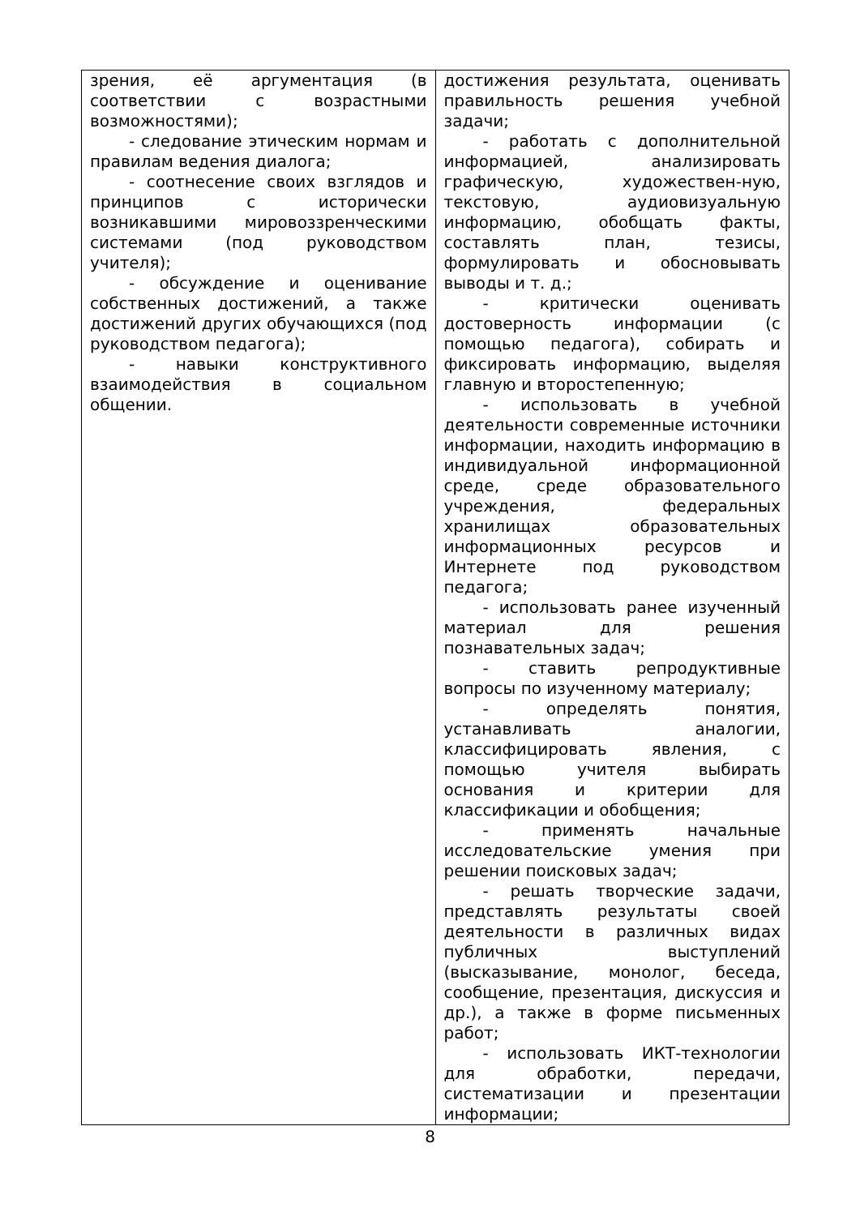| зрения, её аргументация (в соответствии с возрастными возможностями); - следование этическим нормам и правилам ведения диалога; - соотнесение своих взглядов и принципов с исторически возникавшими мировоззренческими системами (под руководством учителя); - обсуждение и оценивание собственных достижений, а также достижений других обучающихся (под руководством педагога); - навыки конструктивного взаимодействия в социальном общении. | достижения результата, оценивать правильность решения учебной задачи; - работать с дополнительной информацией, анализировать графическую, художествен-ную, текстовую, аудиовизуальную информацию, обобщать факты, составлять план, тезисы, формулировать и обосновывать выводы и т. д.; - критически оценивать достоверность информации (с помощью педагога), собирать и фиксировать информацию, выделяя главную и второстепенную; - использовать в учебной деятельности современные источники информации, находить информацию в индивидуальной информационной среде, среде образовательного учреждения, федеральных хранилищах образовательных информационных ресурсов и Интернете под руководством педагога; - использовать ранее изученный материал для решения познавательных задач; - ставить репродуктивные вопросы по изученному материалу; - определять понятия, устанавливать аналогии, классифицировать явления, с помощью учителя выбирать основания и критерии для классификации и обобщения; - применять начальные исследовательские умения при решении поисковых задач; - решать творческие задачи, представлять результаты своей деятельности в различных видах публичных выступлений (высказывание, монолог, беседа, сообщение, презентация, дискуссия и др.), а также в форме письменных работ; - использовать ИКТ-технологии для обработки, передачи, систематизации и презентации информации; |
8